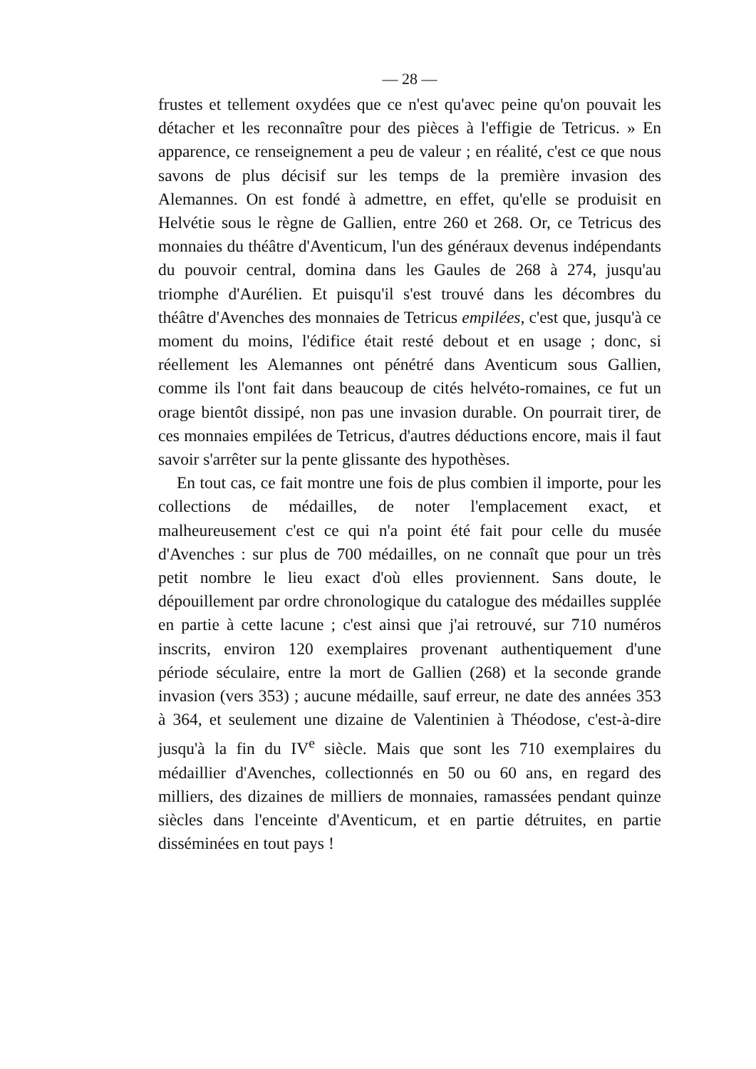— 28 —
frustes et tellement oxydées que ce n'est qu'avec peine qu'on pouvait les détacher et les reconnaître pour des pièces à l'effigie de Tetricus. » En apparence, ce renseignement a peu de valeur ; en réalité, c'est ce que nous savons de plus décisif sur les temps de la première invasion des Alemannes. On est fondé à admettre, en effet, qu'elle se produisit en Helvétie sous le règne de Gallien, entre 260 et 268. Or, ce Tetricus des monnaies du théâtre d'Aventicum, l'un des généraux devenus indépendants du pouvoir central, domina dans les Gaules de 268 à 274, jusqu'au triomphe d'Aurélien. Et puisqu'il s'est trouvé dans les décombres du théâtre d'Avenches des monnaies de Tetricus empilées, c'est que, jusqu'à ce moment du moins, l'édifice était resté debout et en usage ; donc, si réellement les Alemannes ont pénétré dans Aventicum sous Gallien, comme ils l'ont fait dans beaucoup de cités helvéto-romaines, ce fut un orage bientôt dissipé, non pas une invasion durable. On pourrait tirer, de ces monnaies empilées de Tetricus, d'autres déductions encore, mais il faut savoir s'arrêter sur la pente glissante des hypothèses.
En tout cas, ce fait montre une fois de plus combien il importe, pour les collections de médailles, de noter l'emplacement exact, et malheureusement c'est ce qui n'a point été fait pour celle du musée d'Avenches : sur plus de 700 médailles, on ne connaît que pour un très petit nombre le lieu exact d'où elles proviennent. Sans doute, le dépouillement par ordre chronologique du catalogue des médailles supplée en partie à cette lacune ; c'est ainsi que j'ai retrouvé, sur 710 numéros inscrits, environ 120 exemplaires provenant authentiquement d'une période séculaire, entre la mort de Gallien (268) et la seconde grande invasion (vers 353) ; aucune médaille, sauf erreur, ne date des années 353 à 364, et seulement une dizaine de Valentinien à Théodose, c'est-à-dire jusqu'à la fin du IV<sup>e</sup> siècle. Mais que sont les 710 exemplaires du médaillier d'Avenches, collectionnés en 50 ou 60 ans, en regard des milliers, des dizaines de milliers de monnaies, ramassées pendant quinze siècles dans l'enceinte d'Aventicum, et en partie détruites, en partie disséminées en tout pays !